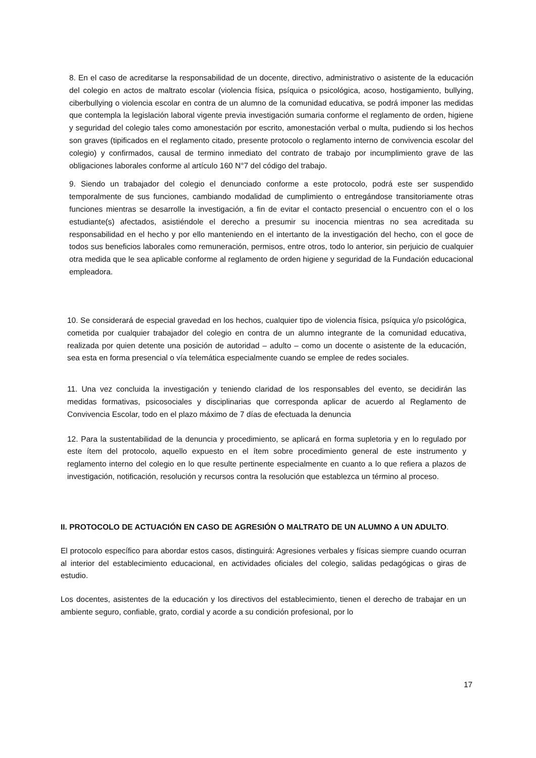8. En el caso de acreditarse la responsabilidad de un docente, directivo, administrativo o asistente de la educación del colegio en actos de maltrato escolar (violencia física, psíquica o psicológica, acoso, hostigamiento, bullying, ciberbullying o violencia escolar en contra de un alumno de la comunidad educativa, se podrá imponer las medidas que contempla la legislación laboral vigente previa investigación sumaria conforme el reglamento de orden, higiene y seguridad del colegio tales como amonestación por escrito, amonestación verbal o multa, pudiendo si los hechos son graves (tipificados en el reglamento citado, presente protocolo o reglamento interno de convivencia escolar del colegio) y confirmados, causal de termino inmediato del contrato de trabajo por incumplimiento grave de las obligaciones laborales conforme al artículo 160 N°7 del código del trabajo.
9. Siendo un trabajador del colegio el denunciado conforme a este protocolo, podrá este ser suspendido temporalmente de sus funciones, cambiando modalidad de cumplimiento o entregándose transitoriamente otras funciones mientras se desarrolle la investigación, a fin de evitar el contacto presencial o encuentro con el o los estudiante(s) afectados, asistiéndole el derecho a presumir su inocencia mientras no sea acreditada su responsabilidad en el hecho y por ello manteniendo en el intertanto de la investigación del hecho, con el goce de todos sus beneficios laborales como remuneración, permisos, entre otros, todo lo anterior, sin perjuicio de cualquier otra medida que le sea aplicable conforme al reglamento de orden higiene y seguridad de la Fundación educacional empleadora.
10. Se considerará de especial gravedad en los hechos, cualquier tipo de violencia física, psíquica y/o psicológica, cometida por cualquier trabajador del colegio en contra de un alumno integrante de la comunidad educativa, realizada por quien detente una posición de autoridad – adulto – como un docente o asistente de la educación, sea esta en forma presencial o vía telemática especialmente cuando se emplee de redes sociales.
11. Una vez concluida la investigación y teniendo claridad de los responsables del evento, se decidirán las medidas formativas, psicosociales y disciplinarias que corresponda aplicar de acuerdo al Reglamento de Convivencia Escolar, todo en el plazo máximo de 7 días de efectuada la denuncia
12. Para la sustentabilidad de la denuncia y procedimiento, se aplicará en forma supletoria y en lo regulado por este ítem del protocolo, aquello expuesto en el ítem sobre procedimiento general de este instrumento y reglamento interno del colegio en lo que resulte pertinente especialmente en cuanto a lo que refiera a plazos de investigación, notificación, resolución y recursos contra la resolución que establezca un término al proceso.
II. PROTOCOLO DE ACTUACIÓN EN CASO DE AGRESIÓN O MALTRATO DE UN ALUMNO A UN ADULTO.
El protocolo específico para abordar estos casos, distinguirá: Agresiones verbales y físicas siempre cuando ocurran al interior del establecimiento educacional, en actividades oficiales del colegio, salidas pedagógicas o giras de estudio.
Los docentes, asistentes de la educación y los directivos del establecimiento, tienen el derecho de trabajar en un ambiente seguro, confiable, grato, cordial y acorde a su condición profesional, por lo
17